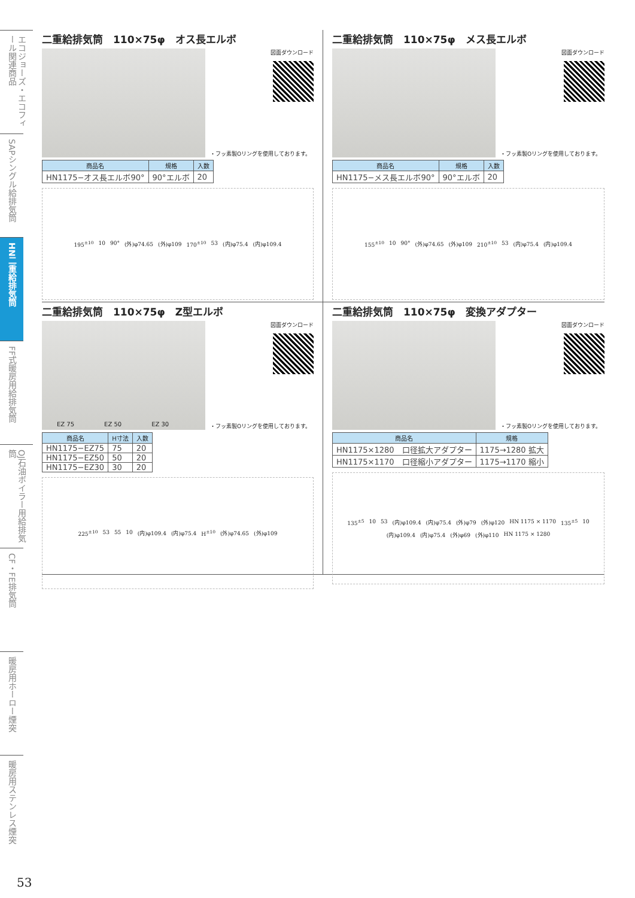エコジョーズ・エコフィール関連商品
SAPシングル給排気筒
HN二重給排気筒
FF式暖房用給排気筒
OJ石油ボイラー用給排気筒
CF・FE排気筒
暖房用ホーロー煙突
暖房用ステンレス煙突
二重給排気筒　110×75φ　オス長エルボ
図面ダウンロード
・フッ素製Oリングを使用しております。
| 商品名 | 規格 | 入数 |
| --- | --- | --- |
| HN1175−オス長エルボ90° | 90°エルボ | 20 |
195<sup>±10</sup> 10 90° (外)φ74.65 (外)φ109 170<sup>±10</sup> 53 (内)φ75.4 (内)φ109.4
二重給排気筒　110×75φ　メス長エルボ
図面ダウンロード
・フッ素製Oリングを使用しております。
| 商品名 | 規格 | 入数 |
| --- | --- | --- |
| HN1175−メス長エルボ90° | 90°エルボ | 20 |
155<sup>±10</sup> 10 90° (外)φ74.65 (外)φ109 210<sup>±10</sup> 53 (内)φ75.4 (内)φ109.4
二重給排気筒　110×75φ　Z型エルボ
EZ 75 EZ 50 EZ 30
図面ダウンロード
・フッ素製Oリングを使用しております。
| 商品名 | H寸法 | 入数 |
| --- | --- | --- |
| HN1175−EZ75 | 75 | 20 |
| HN1175−EZ50 | 50 | 20 |
| HN1175−EZ30 | 30 | 20 |
225<sup>±10</sup> 53 55 10 (内)φ109.4 (内)φ75.4 H<sup>±10</sup> (外)φ74.65 (外)φ109
二重給排気筒　110×75φ　変換アダプター
図面ダウンロード
・フッ素製Oリングを使用しております。
| 商品名 | 規格 |
| --- | --- |
| HN1175×1280 口径拡大アダプター | 1175→1280 拡大 |
| HN1175×1170 口径縮小アダプター | 1175→1170 縮小 |
135<sup>±5</sup> 10 53 (内)φ109.4 (内)φ75.4 (外)φ79 (外)φ120 HN 1175 × 1170 135<sup>±5</sup> 10 (内)φ109.4 (内)φ75.4 (外)φ69 (外)φ110 HN 1175 × 1280
53